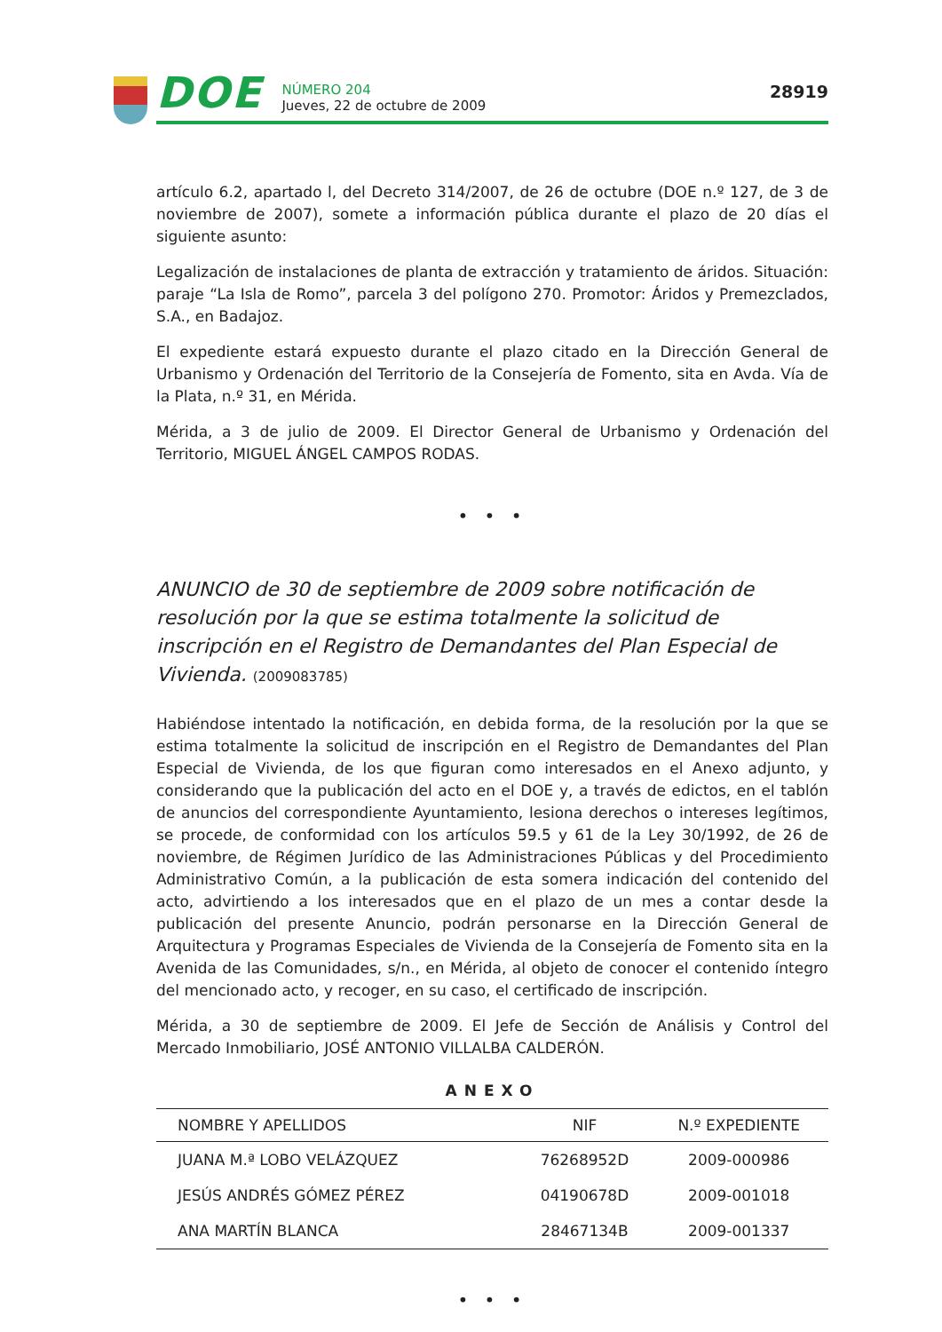DOE
NÚMERO 204
Jueves, 22 de octubre de 2009
28919
artículo 6.2, apartado l, del Decreto 314/2007, de 26 de octubre (DOE n.º 127, de 3 de noviembre de 2007), somete a información pública durante el plazo de 20 días el siguiente asunto:
Legalización de instalaciones de planta de extracción y tratamiento de áridos. Situación: paraje “La Isla de Romo”, parcela 3 del polígono 270. Promotor: Áridos y Premezclados, S.A., en Badajoz.
El expediente estará expuesto durante el plazo citado en la Dirección General de Urbanismo y Ordenación del Territorio de la Consejería de Fomento, sita en Avda. Vía de la Plata, n.º 31, en Mérida.
Mérida, a 3 de julio de 2009. El Director General de Urbanismo y Ordenación del Territorio, MIGUEL ÁNGEL CAMPOS RODAS.
• • •
ANUNCIO de 30 de septiembre de 2009 sobre notificación de resolución por la que se estima totalmente la solicitud de inscripción en el Registro de Demandantes del Plan Especial de Vivienda. (2009083785)
Habiéndose intentado la notificación, en debida forma, de la resolución por la que se estima totalmente la solicitud de inscripción en el Registro de Demandantes del Plan Especial de Vivienda, de los que figuran como interesados en el Anexo adjunto, y considerando que la publicación del acto en el DOE y, a través de edictos, en el tablón de anuncios del correspondiente Ayuntamiento, lesiona derechos o intereses legítimos, se procede, de conformidad con los artículos 59.5 y 61 de la Ley 30/1992, de 26 de noviembre, de Régimen Jurídico de las Administraciones Públicas y del Procedimiento Administrativo Común, a la publicación de esta somera indicación del contenido del acto, advirtiendo a los interesados que en el plazo de un mes a contar desde la publicación del presente Anuncio, podrán personarse en la Dirección General de Arquitectura y Programas Especiales de Vivienda de la Consejería de Fomento sita en la Avenida de las Comunidades, s/n., en Mérida, al objeto de conocer el contenido íntegro del mencionado acto, y recoger, en su caso, el certificado de inscripción.
Mérida, a 30 de septiembre de 2009. El Jefe de Sección de Análisis y Control del Mercado Inmobiliario, JOSÉ ANTONIO VILLALBA CALDERÓN.
ANEXO
| NOMBRE Y APELLIDOS | NIF | N.º EXPEDIENTE |
| --- | --- | --- |
| JUANA M.ª LOBO VELÁZQUEZ | 76268952D | 2009-000986 |
| JESÚS ANDRÉS GÓMEZ PÉREZ | 04190678D | 2009-001018 |
| ANA MARTÍN BLANCA | 28467134B | 2009-001337 |
• • •